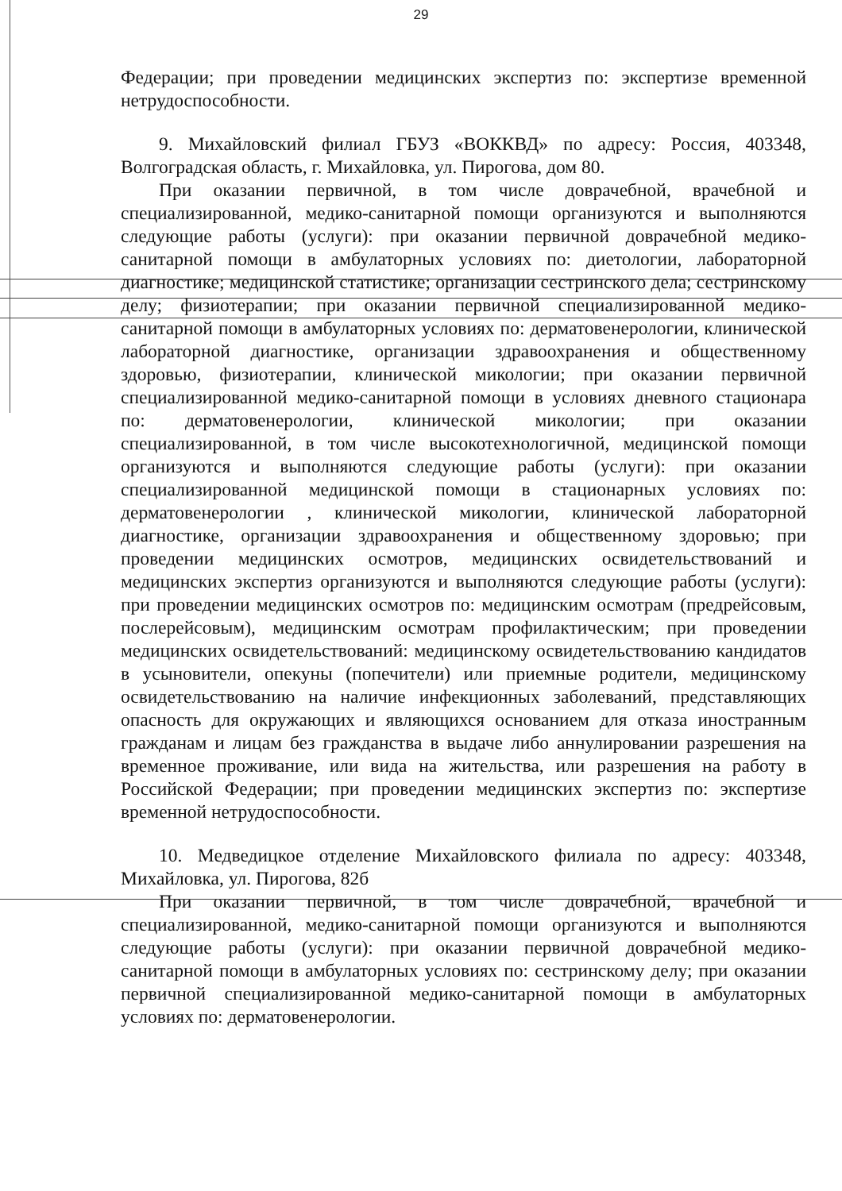29
Федерации; при проведении медицинских экспертиз по: экспертизе временной нетрудоспособности.
9. Михайловский филиал ГБУЗ «ВОККВД» по адресу: Россия, 403348, Волгоградская область, г. Михайловка, ул. Пирогова, дом 80.
При оказании первичной, в том числе доврачебной, врачебной и специализированной, медико-санитарной помощи организуются и выполняются следующие работы (услуги): при оказании первичной доврачебной медико-санитарной помощи в амбулаторных условиях по: диетологии, лабораторной диагностике; медицинской статистике; организации сестринского дела; сестринскому делу; физиотерапии; при оказании первичной специализированной медико-санитарной помощи в амбулаторных условиях по: дерматовенерологии, клинической лабораторной диагностике, организации здравоохранения и общественному здоровью, физиотерапии, клинической микологии; при оказании первичной специализированной медико-санитарной помощи в условиях дневного стационара по: дерматовенерологии, клинической микологии; при оказании специализированной, в том числе высокотехнологичной, медицинской помощи организуются и выполняются следующие работы (услуги): при оказании специализированной медицинской помощи в стационарных условиях по: дерматовенерологии , клинической микологии, клинической лабораторной диагностике, организации здравоохранения и общественному здоровью; при проведении медицинских осмотров, медицинских освидетельствований и медицинских экспертиз организуются и выполняются следующие работы (услуги): при проведении медицинских осмотров по: медицинским осмотрам (предрейсовым, послерейсовым), медицинским осмотрам профилактическим; при проведении медицинских освидетельствований: медицинскому освидетельствованию кандидатов в усыновители, опекуны (попечители) или приемные родители, медицинскому освидетельствованию на наличие инфекционных заболеваний, представляющих опасность для окружающих и являющихся основанием для отказа иностранным гражданам и лицам без гражданства в выдаче либо аннулировании разрешения на временное проживание, или вида на жительства, или разрешения на работу в Российской Федерации; при проведении медицинских экспертиз по: экспертизе временной нетрудоспособности.
10. Медведицкое отделение Михайловского филиала по адресу: 403348, Михайловка, ул. Пирогова, 82б
При оказании первичной, в том числе доврачебной, врачебной и специализированной, медико-санитарной помощи организуются и выполняются следующие работы (услуги): при оказании первичной доврачебной медико-санитарной помощи в амбулаторных условиях по: сестринскому делу; при оказании первичной специализированной медико-санитарной помощи в амбулаторных условиях по: дерматовенерологии.